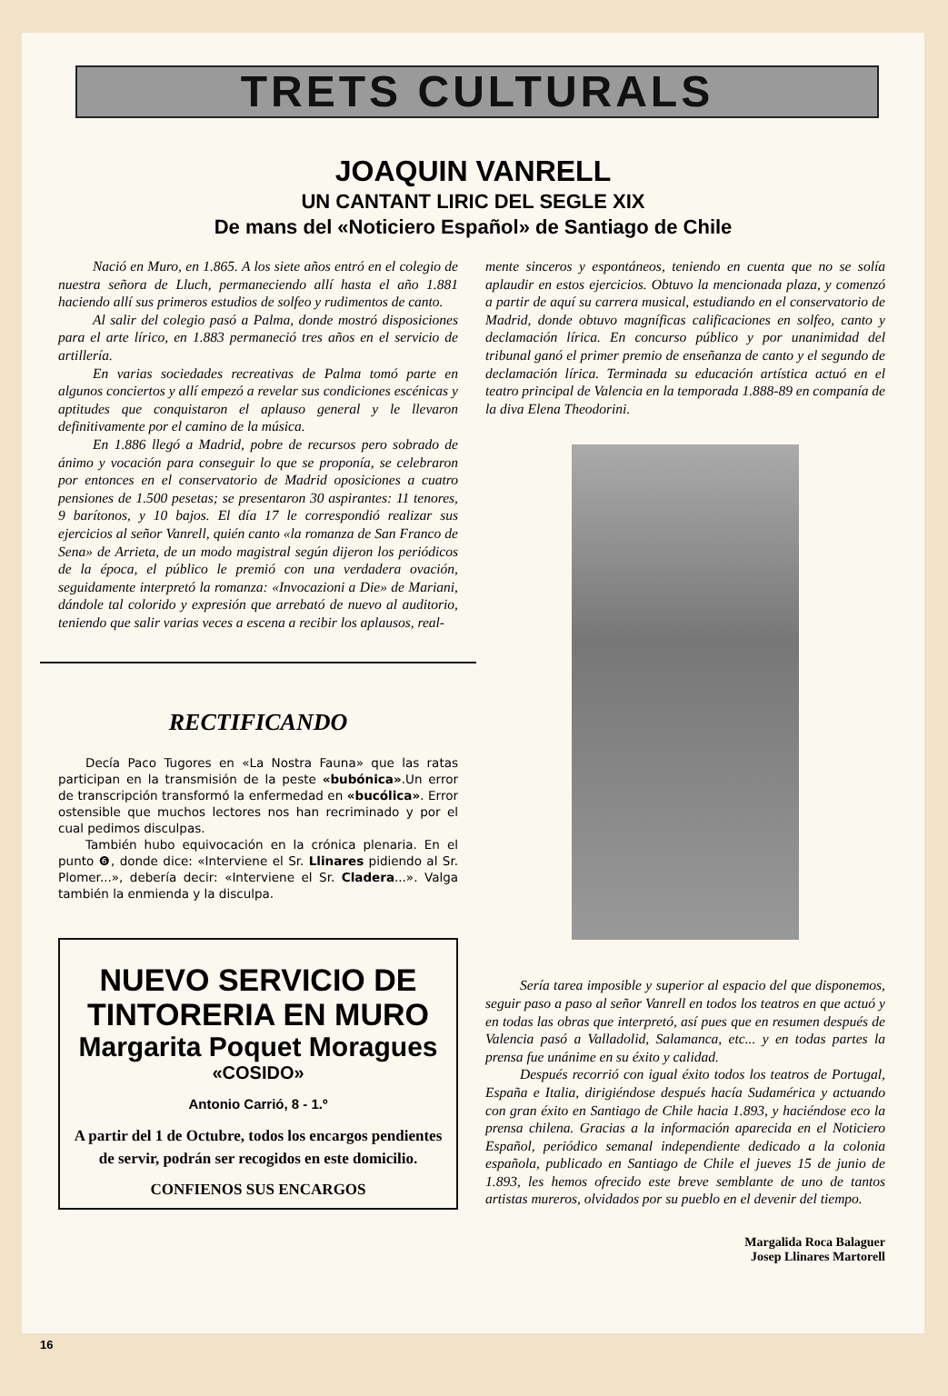TRETS CULTURALS
JOAQUIN VANRELL
UN CANTANT LIRIC DEL SEGLE XIX
De mans del «Noticiero Español» de Santiago de Chile
Nació en Muro, en 1.865. A los siete años entró en el colegio de nuestra señora de Lluch, permaneciendo allí hasta el año 1.881 haciendo allí sus primeros estudios de solfeo y rudimentos de canto.
Al salir del colegio pasó a Palma, donde mostró disposiciones para el arte lírico, en 1.883 permaneció tres años en el servicio de artillería.
En varias sociedades recreativas de Palma tomó parte en algunos conciertos y allí empezó a revelar sus condiciones escénicas y aptitudes que conquistaron el aplauso general y le llevaron definitivamente por el camino de la música.
En 1.886 llegó a Madrid, pobre de recursos pero sobrado de ánimo y vocación para conseguir lo que se proponía, se celebraron por entonces en el conservatorio de Madrid oposiciones a cuatro pensiones de 1.500 pesetas; se presentaron 30 aspirantes: 11 tenores, 9 barítonos, y 10 bajos. El día 17 le correspondió realizar sus ejercicios al señor Vanrell, quién canto «la romanza de San Franco de Sena» de Arrieta, de un modo magistral según dijeron los periódicos de la época, el público le premió con una verdadera ovación, seguidamente interpretó la romanza: «Invocazioni a Die» de Mariani, dándole tal colorido y expresión que arrebató de nuevo al auditorio, teniendo que salir varias veces a escena a recibir los aplausos, real-
RECTIFICANDO
Decía Paco Tugores en «La Nostra Fauna» que las ratas participan en la transmisión de la peste «bubónica».Un error de transcripción transformó la enfermedad en «bucólica». Error ostensible que muchos lectores nos han recriminado y por el cual pedimos disculpas.
También hubo equivocación en la crónica plenaria. En el punto ❻, donde dice: «Interviene el Sr. Llinares pidiendo al Sr. Plomer...», debería decir: «Interviene el Sr. Cladera...». Valga también la enmienda y la disculpa.
NUEVO SERVICIO DE TINTORERIA EN MURO
Margarita Poquet Moragues
«COSIDO»
Antonio Carrió, 8 - 1.º
A partir del 1 de Octubre, todos los encargos pendientes de servir, podrán ser recogidos en este domicilio.
CONFIENOS SUS ENCARGOS
mente sinceros y espontáneos, teniendo en cuenta que no se solía aplaudir en estos ejercicios. Obtuvo la mencionada plaza, y comenzó a partir de aquí su carrera musical, estudiando en el conservatorio de Madrid, donde obtuvo magníficas calificaciones en solfeo, canto y declamación lírica. En concurso público y por unanimidad del tribunal ganó el primer premio de enseñanza de canto y el segundo de declamación lírica. Terminada su educación artística actuó en el teatro principal de Valencia en la temporada 1.888-89 en companía de la diva Elena Theodorini.
Sería tarea imposible y superior al espacio del que disponemos, seguir paso a paso al señor Vanrell en todos los teatros en que actuó y en todas las obras que interpretó, así pues que en resumen después de Valencia pasó a Valladolid, Salamanca, etc... y en todas partes la prensa fue unánime en su éxito y calidad.
Después recorrió con igual éxito todos los teatros de Portugal, España e Italia, dirigiéndose después hacía Sudamérica y actuando con gran éxito en Santiago de Chile hacia 1.893, y haciéndose eco la prensa chilena. Gracias a la información aparecida en el Noticiero Español, periódico semanal independiente dedicado a la colonia española, publicado en Santiago de Chile el jueves 15 de junio de 1.893, les hemos ofrecido este breve semblante de uno de tantos artistas mureros, olvidados por su pueblo en el devenir del tiempo.
Margalida Roca Balaguer
Josep Llinares Martorell
16